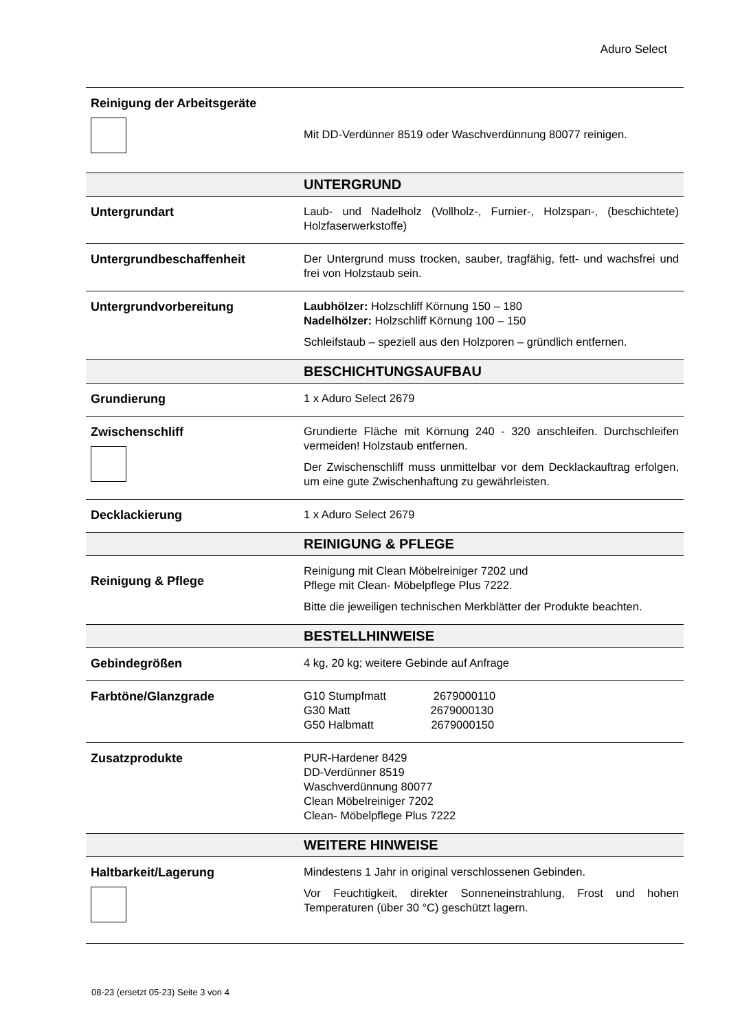Aduro Select
| Reinigung der Arbeitsgeräte | Mit DD-Verdünner 8519 oder Waschverdünnung 80077 reinigen. |
| | UNTERGRUND |
| Untergrundart | Laub- und Nadelholz (Vollholz-, Furnier-, Holzspan-, (beschichtete) Holzfaserwerkstoffe) |
| Untergrundbeschaffenheit | Der Untergrund muss trocken, sauber, tragfähig, fett- und wachsfrei und frei von Holzstaub sein. |
| Untergrundvorbereitung | Laubhölzer: Holzschliff Körnung 150 – 180 Nadelhölzer: Holzschliff Körnung 100 – 150 Schleifstaub – speziell aus den Holzporen – gründlich entfernen. |
| | BESCHICHTUNGSAUFBAU |
| Grundierung | 1 x Aduro Select 2679 |
| Zwischenschliff | Grundierte Fläche mit Körnung 240 - 320 anschleifen. Durchschleifen vermeiden! Holzstaub entfernen. Der Zwischenschliff muss unmittelbar vor dem Decklackauftrag erfolgen, um eine gute Zwischenhaftung zu gewährleisten. |
| Decklackierung | 1 x Aduro Select 2679 |
| | REINIGUNG & PFLEGE |
| Reinigung & Pflege | Reinigung mit Clean Möbelreiniger 7202 und Pflege mit Clean- Möbelpflege Plus 7222. Bitte die jeweiligen technischen Merkblätter der Produkte beachten. |
| | BESTELLHINWEISE |
| Gebindegrößen | 4 kg, 20 kg; weitere Gebinde auf Anfrage |
| Farbtöne/Glanzgrade | G10 Stumpfmatt 2679000110 G30 Matt 2679000130 G50 Halbmatt 2679000150 |
| Zusatzprodukte | PUR-Hardener 8429 DD-Verdünner 8519 Waschverdünnung 80077 Clean Möbelreiniger 7202 Clean- Möbelpflege Plus 7222 |
| | WEITERE HINWEISE |
| Haltbarkeit/Lagerung | Mindestens 1 Jahr in original verschlossenen Gebinden. Vor Feuchtigkeit, direkter Sonneneinstrahlung, Frost und hohen Temperaturen (über 30 °C) geschützt lagern. |
08-23 (ersetzt 05-23) Seite 3 von 4